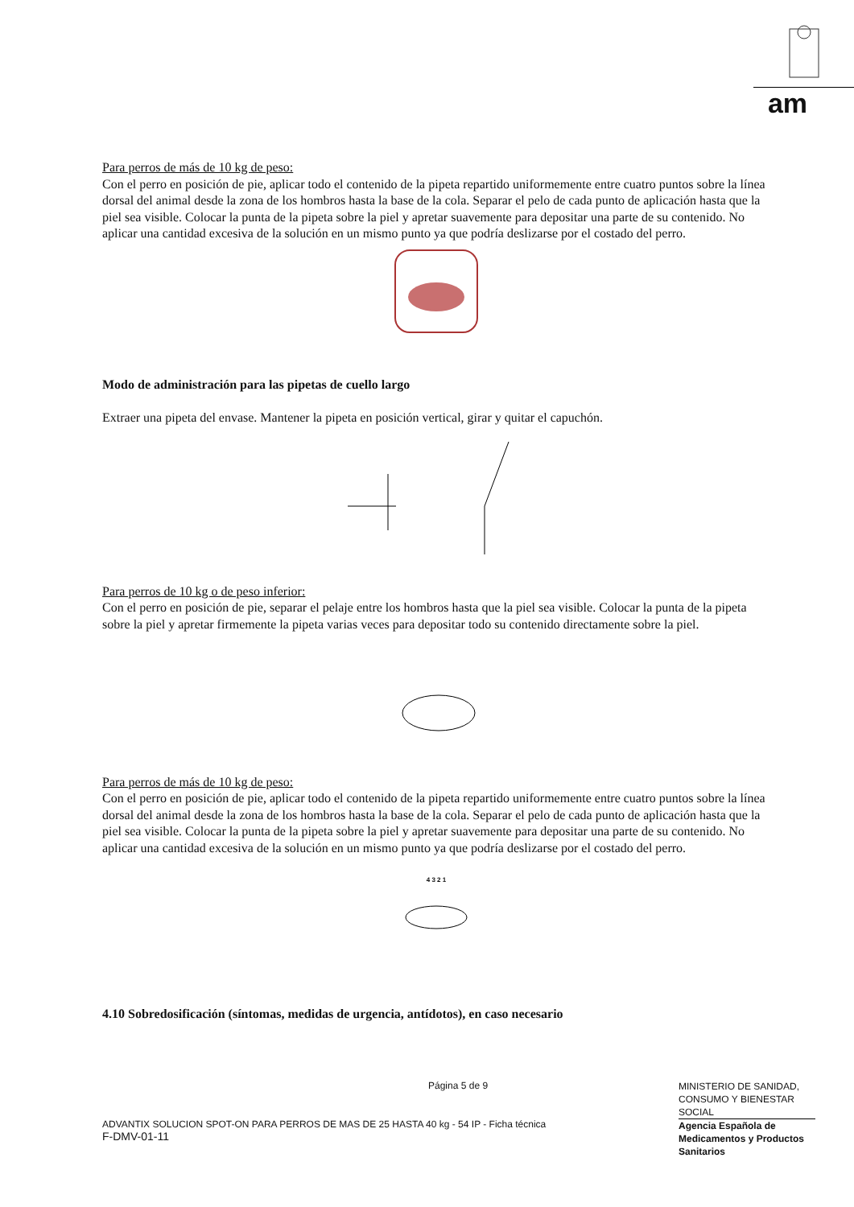am
Para perros de más de 10 kg de peso:
Con el perro en posición de pie, aplicar todo el contenido de la pipeta repartido uniformemente entre cuatro puntos sobre la línea dorsal del animal desde la zona de los hombros hasta la base de la cola. Separar el pelo de cada punto de aplicación hasta que la piel sea visible. Colocar la punta de la pipeta sobre la piel y apretar suavemente para depositar una parte de su contenido. No aplicar una cantidad excesiva de la solución en un mismo punto ya que podría deslizarse por el costado del perro.
Modo de administración para las pipetas de cuello largo
Extraer una pipeta del envase. Mantener la pipeta en posición vertical, girar y quitar el capuchón.
Para perros de 10 kg o de peso inferior:
Con el perro en posición de pie, separar el pelaje entre los hombros hasta que la piel sea visible. Colocar la punta de la pipeta sobre la piel y apretar firmemente la pipeta varias veces para depositar todo su contenido directamente sobre la piel.
Para perros de más de 10 kg de peso:
Con el perro en posición de pie, aplicar todo el contenido de la pipeta repartido uniformemente entre cuatro puntos sobre la línea dorsal del animal desde la zona de los hombros hasta la base de la cola. Separar el pelo de cada punto de aplicación hasta que la piel sea visible. Colocar la punta de la pipeta sobre la piel y apretar suavemente para depositar una parte de su contenido. No aplicar una cantidad excesiva de la solución en un mismo punto ya que podría deslizarse por el costado del perro.
4 3 2 1
4.10 Sobredosificación (síntomas, medidas de urgencia, antídotos), en caso necesario
Página 5 de 9
ADVANTIX SOLUCION SPOT-ON PARA PERROS DE MAS DE 25 HASTA 40 kg - 54 IP - Ficha técnica
F-DMV-01-11
MINISTERIO DE SANIDAD, CONSUMO Y BIENESTAR SOCIAL
Agencia Española de Medicamentos y Productos Sanitarios